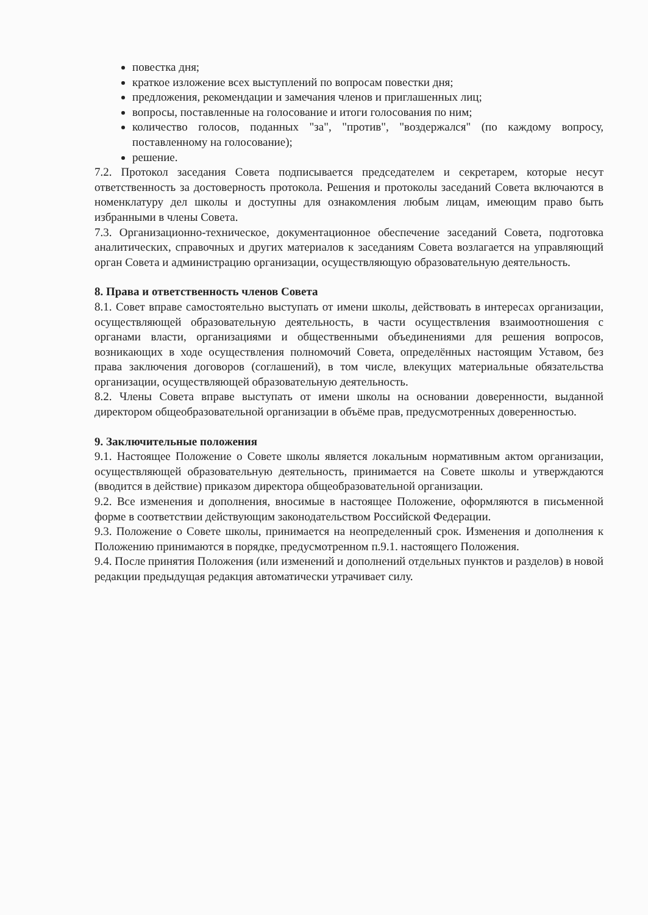повестка дня;
краткое изложение всех выступлений по вопросам повестки дня;
предложения, рекомендации и замечания членов и приглашенных лиц;
вопросы, поставленные на голосование и итоги голосования по ним;
количество голосов, поданных "за", "против", "воздержался" (по каждому вопросу, поставленному на голосование);
решение.
7.2. Протокол заседания Совета подписывается председателем и секретарем, которые несут ответственность за достоверность протокола. Решения и протоколы заседаний Совета включаются в номенклатуру дел школы и доступны для ознакомления любым лицам, имеющим право быть избранными в члены Совета.
7.3. Организационно-техническое, документационное обеспечение заседаний Совета, подготовка аналитических, справочных и других материалов к заседаниям Совета возлагается на управляющий орган Совета и администрацию организации, осуществляющую образовательную деятельность.
8. Права и ответственность членов Совета
8.1. Совет вправе самостоятельно выступать от имени школы, действовать в интересах организации, осуществляющей образовательную деятельность, в части осуществления взаимоотношения с органами власти, организациями и общественными объединениями для решения вопросов, возникающих в ходе осуществления полномочий Совета, определённых настоящим Уставом, без права заключения договоров (соглашений), в том числе, влекущих материальные обязательства организации, осуществляющей образовательную деятельность.
8.2. Члены Совета вправе выступать от имени школы на основании доверенности, выданной директором общеобразовательной организации в объёме прав, предусмотренных доверенностью.
9. Заключительные положения
9.1. Настоящее Положение о Совете школы является локальным нормативным актом организации, осуществляющей образовательную деятельность, принимается на Совете школы и утверждаются (вводится в действие) приказом директора общеобразовательной организации.
9.2. Все изменения и дополнения, вносимые в настоящее Положение, оформляются в письменной форме в соответствии действующим законодательством Российской Федерации.
9.3. Положение о Совете школы, принимается на неопределенный срок. Изменения и дополнения к Положению принимаются в порядке, предусмотренном п.9.1. настоящего Положения.
9.4. После принятия Положения (или изменений и дополнений отдельных пунктов и разделов) в новой редакции предыдущая редакция автоматически утрачивает силу.